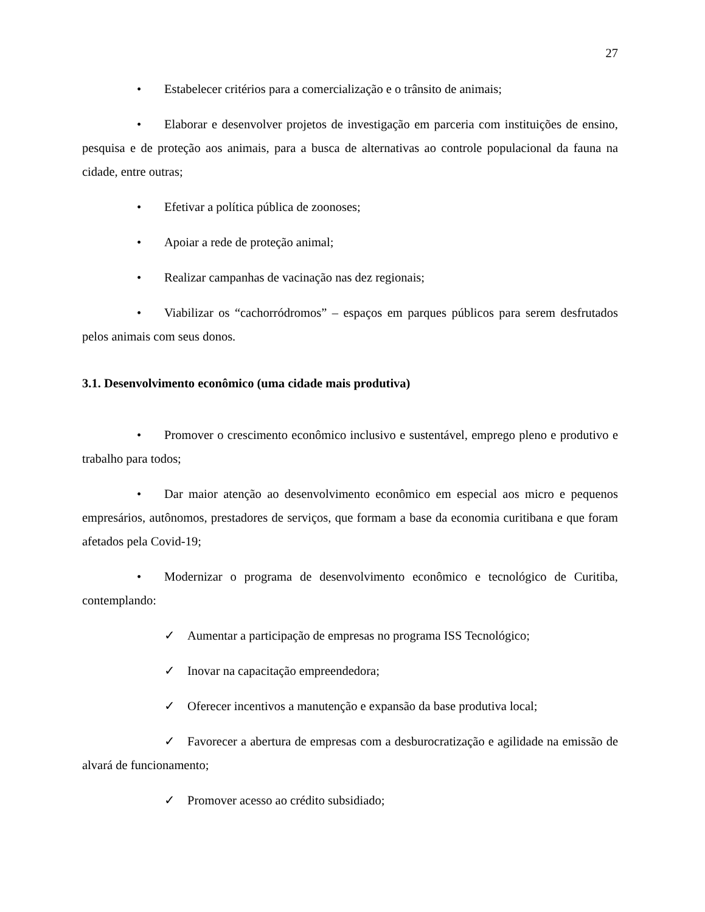27
• Estabelecer critérios para a comercialização e o trânsito de animais;
• Elaborar e desenvolver projetos de investigação em parceria com instituições de ensino, pesquisa e de proteção aos animais, para a busca de alternativas ao controle populacional da fauna na cidade, entre outras;
• Efetivar a política pública de zoonoses;
• Apoiar a rede de proteção animal;
• Realizar campanhas de vacinação nas dez regionais;
• Viabilizar os “cachorródromos” – espaços em parques públicos para serem desfrutados pelos animais com seus donos.
3.1. Desenvolvimento econômico (uma cidade mais produtiva)
• Promover o crescimento econômico inclusivo e sustentável, emprego pleno e produtivo e trabalho para todos;
• Dar maior atenção ao desenvolvimento econômico em especial aos micro e pequenos empresários, autônomos, prestadores de serviços, que formam a base da economia curitibana e que foram afetados pela Covid-19;
• Modernizar o programa de desenvolvimento econômico e tecnológico de Curitiba, contemplando:
✓ Aumentar a participação de empresas no programa ISS Tecnológico;
✓ Inovar na capacitação empreendedora;
✓ Oferecer incentivos a manutenção e expansão da base produtiva local;
✓ Favorecer a abertura de empresas com a desburocratização e agilidade na emissão de alvará de funcionamento;
✓ Promover acesso ao crédito subsidiado;